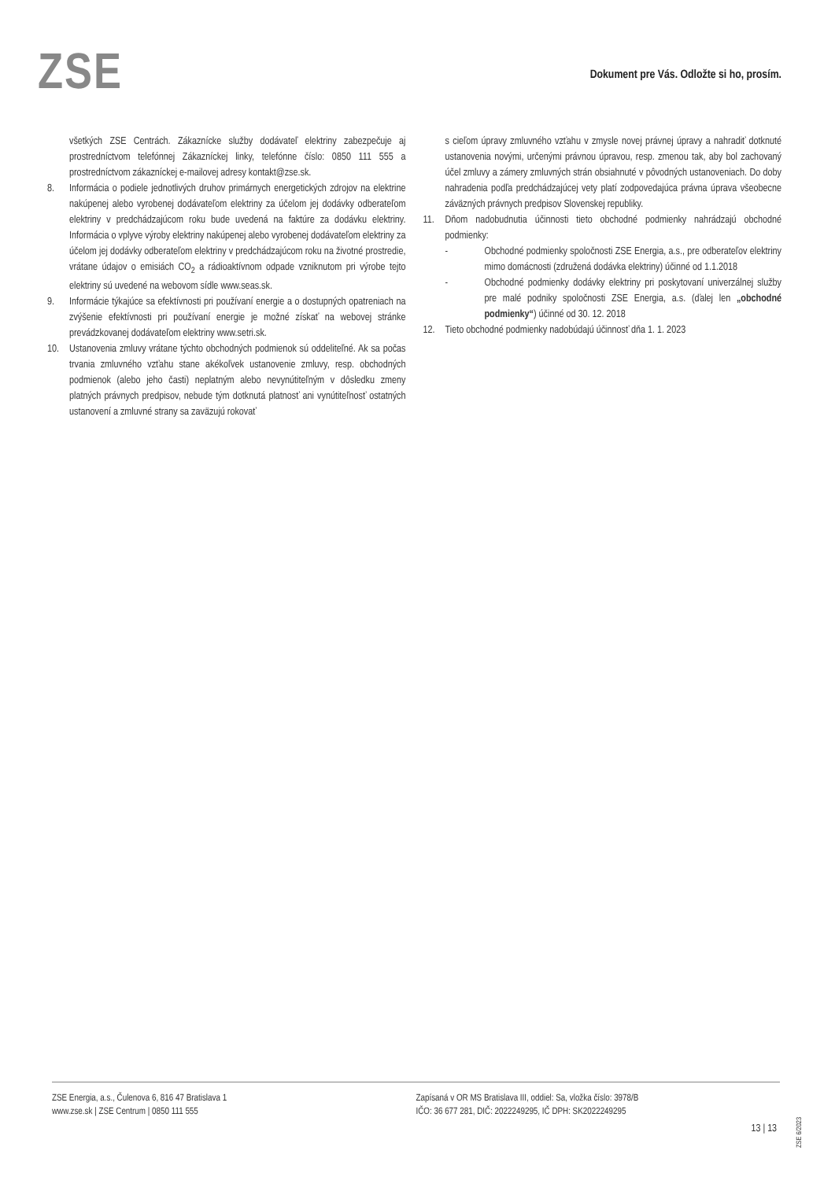ZSE
Dokument pre Vás. Odložte si ho, prosím.
všetkých ZSE Centrách. Zákaznícke služby dodávateľ elektriny zabezpečuje aj prostredníctvom telefónnej Zákazníckej linky, telefónne číslo: 0850 111 555 a prostredníctvom zákazníckej e-mailovej adresy kontakt@zse.sk.
8. Informácia o podiele jednotlivých druhov primárnych energetických zdrojov na elektrine nakúpenej alebo vyrobenej dodávateľom elektriny za účelom jej dodávky odberateľom elektriny v predchádzajúcom roku bude uvedená na faktúre za dodávku elektriny. Informácia o vplyve výroby elektriny nakúpenej alebo vyrobenej dodávateľom elektriny za účelom jej dodávky odberateľom elektriny v predchádzajúcom roku na životné prostredie, vrátane údajov o emisiách CO<sub>2</sub> a rádioaktívnom odpade vzniknutom pri výrobe tejto elektriny sú uvedené na webovom sídle www.seas.sk.
9. Informácie týkajúce sa efektívnosti pri používaní energie a o dostupných opatreniach na zvýšenie efektívnosti pri používaní energie je možné získať na webovej stránke prevádzkovanej dodávateľom elektriny www.setri.sk.
10. Ustanovenia zmluvy vrátane týchto obchodných podmienok sú oddeliteľné. Ak sa počas trvania zmluvného vzťahu stane akékoľvek ustanovenie zmluvy, resp. obchodných podmienok (alebo jeho časti) neplatným alebo nevynútiteľným v dôsledku zmeny platných právnych predpisov, nebude tým dotknutá platnosť ani vynútiteľnosť ostatných ustanovení a zmluvné strany sa zaväzujú rokovať
s cieľom úpravy zmluvného vzťahu v zmysle novej právnej úpravy a nahradiť dotknuté ustanovenia novými, určenými právnou úpravou, resp. zmenou tak, aby bol zachovaný účel zmluvy a zámery zmluvných strán obsiahnuté v pôvodných ustanoveniach. Do doby nahradenia podľa predchádzajúcej vety platí zodpovedajúca právna úprava všeobecne záväzných právnych predpisov Slovenskej republiky.
11. Dňom nadobudnutia účinnosti tieto obchodné podmienky nahrádzajú obchodné podmienky:
- Obchodné podmienky spoločnosti ZSE Energia, a.s., pre odberateľov elektriny mimo domácnosti (združená dodávka elektriny) účinné od 1.1.2018
- Obchodné podmienky dodávky elektriny pri poskytovaní univerzálnej služby pre malé podniky spoločnosti ZSE Energia, a.s. (ďalej len „obchodné podmienky“) účinné od 30. 12. 2018
12. Tieto obchodné podmienky nadobúdajú účinnosť dňa 1. 1. 2023
ZSE Energia, a.s., Čulenova 6, 816 47 Bratislava 1
www.zse.sk | ZSE Centrum | 0850 111 555
Zapísaná v OR MS Bratislava III, oddiel: Sa, vložka číslo: 3978/B
IČO: 36 677 281, DIČ: 2022249295, IČ DPH: SK2022249295
13 | 13
ZSE 6/2023